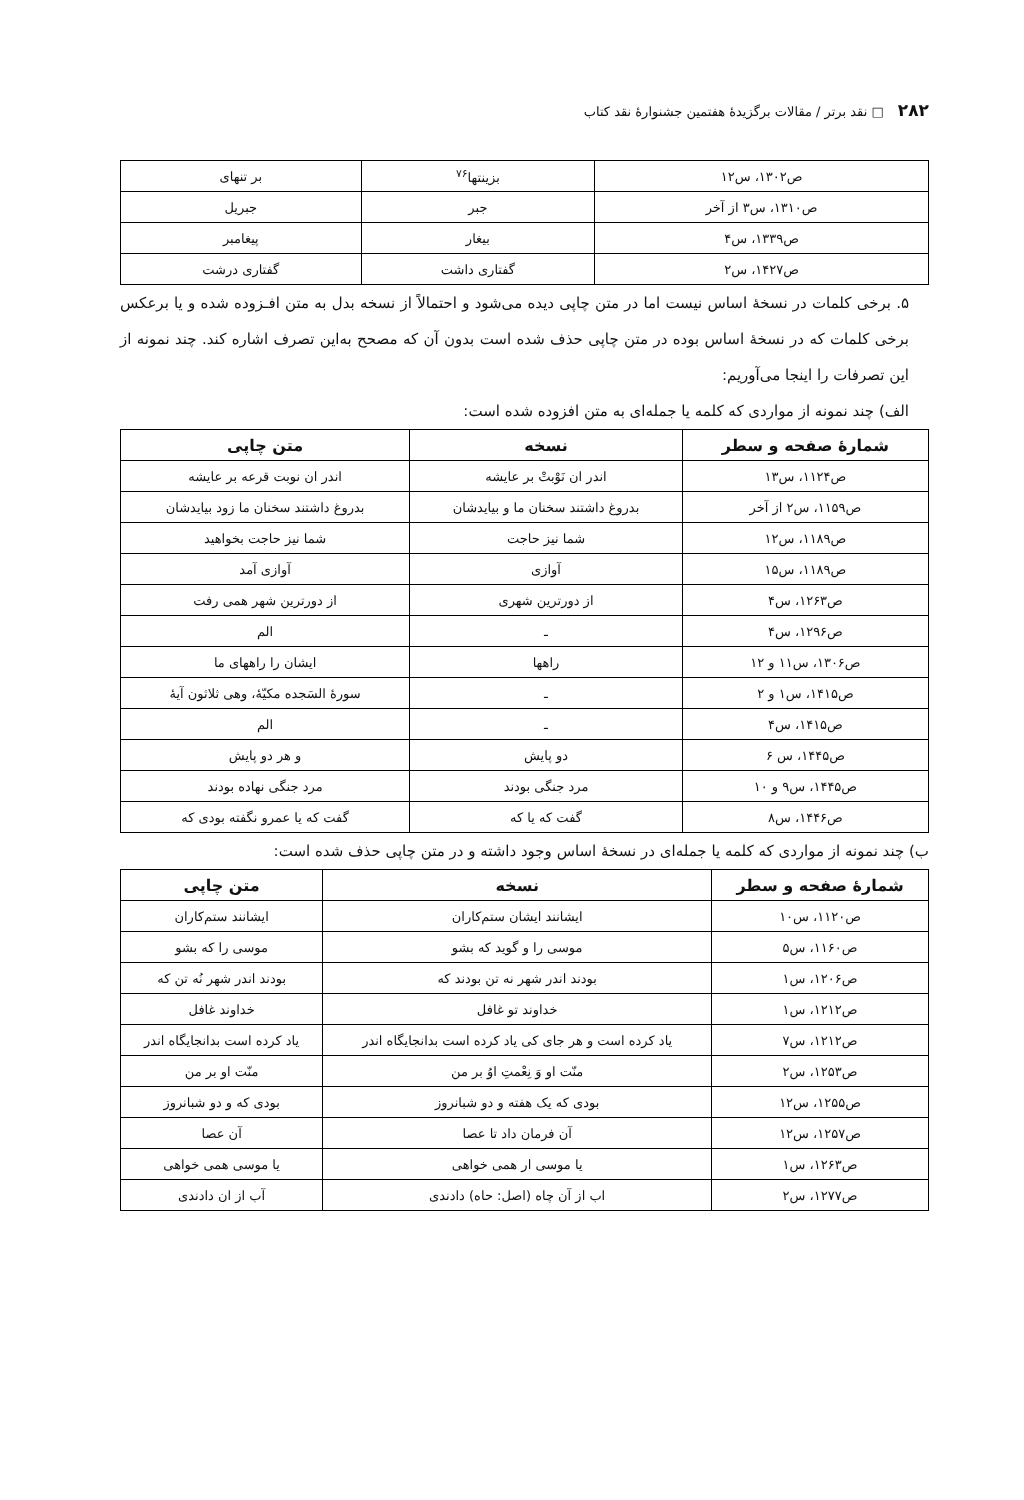۲۸۲ □ نقد برتر / مقالات برگزیدهٔ هفتمین جشنوارهٔ نقد کتاب
| ص۱۳۰۲، س۱۲ | بزینتها<sup>۷۶</sup> | بر تنهای |
| ص۱۳۱۰، س۳ از آخر | جبر | جبریل |
| ص۱۳۳۹، س۴ | بیغار | پیغامبر |
| ص۱۴۲۷، س۲ | گفتاری داشت | گفتاری درشت |
۵. برخی کلمات در نسخهٔ اساس نیست اما در متن چاپی دیده می‌شود و احتمالاً از نسخه بدل به متن افـزوده شده و یا برعکس برخی کلمات که در نسخهٔ اساس بوده در متن چاپی حذف شده است بدون آن که مصحح به‌این تصرف اشاره کند. چند نمونه از این تصرفات را اینجا می‌آوریم:
الف) چند نمونه از مواردی که کلمه یا جمله‌ای به متن افزوده شده است:
| شمارهٔ صفحه و سطر | نسخه | متن چاپی |
| --- | --- | --- |
| ص۱۱۲۴، س۱۳ | اندر ان نَوْبتْ بر عایشه | اندر ان نوبت قرعه بر عایشه |
| ص۱۱۵۹، س۲ از آخر | بدروغ داشتند سخنان ما و بیایدشان | بدروغ داشتند سخنان ما زود بیایدشان |
| ص۱۱۸۹، س۱۲ | شما نیز حاجت | شما نیز حاجت بخواهید |
| ص۱۱۸۹، س۱۵ | آوازی | آوازی آمد |
| ص۱۲۶۳، س۴ | از دورترین شهری | از دورترین شهر همی رفت |
| ص۱۲۹۶، س۴ | ـ | الم |
| ص۱۳۰۶، س۱۱ و ۱۲ | راهها | ایشان را راههای ما |
| ص۱۴۱۵، س۱ و ۲ | ـ | سورهٔ السَجده مکیّهٔ، وهی ثلاثون آیهٔ |
| ص۱۴۱۵، س۴ | ـ | الم |
| ص۱۴۴۵، س ۶ | دو پایش | و هر دو پایش |
| ص۱۴۴۵، س۹ و ۱۰ | مرد جنگی بودند | مرد جنگی نهاده بودند |
| ص۱۴۴۶، س۸ | گفت که یا که | گفت که یا عمرو نگفته بودی که |
ب) چند نمونه از مواردی که کلمه یا جمله‌ای در نسخهٔ اساس وجود داشته و در متن چاپی حذف شده است:
| شمارهٔ صفحه و سطر | نسخه | متن چاپی |
| --- | --- | --- |
| ص۱۱۲۰، س۱۰ | ایشانند ایشان ستم‌کاران | ایشانند ستم‌کاران |
| ص۱۱۶۰، س۵ | موسی را و گوید که بشو | موسی را که بشو |
| ص۱۲۰۶، س۱ | بودند اندر شهر نه تن بودند که | بودند اندر شهر نُه تن که |
| ص۱۲۱۲، س۱ | خداوند تو غافل | خداوند غافل |
| ص۱۲۱۲، س۷ | یاد کرده است و هر جای کی یاد کرده است بدانجایگاه اندر | یاد کرده است بدانجایگاه اندر |
| ص۱۲۵۳، س۲ | منّت او وَ نِعْمتِ اوُ بر من | منّت او بر من |
| ص۱۲۵۵، س۱۲ | بودی که یک هفته و دو شبانروز | بودی که و دو شبانروز |
| ص۱۲۵۷، س۱۲ | آن فرمان داد تا عصا | آن عصا |
| ص۱۲۶۳، س۱ | یا موسی ار همی خواهی | یا موسی همی خواهی |
| ص۱۲۷۷، س۲ | اب از آن چاه (اصل: حاه) دادندی | آب از ان دادندی |